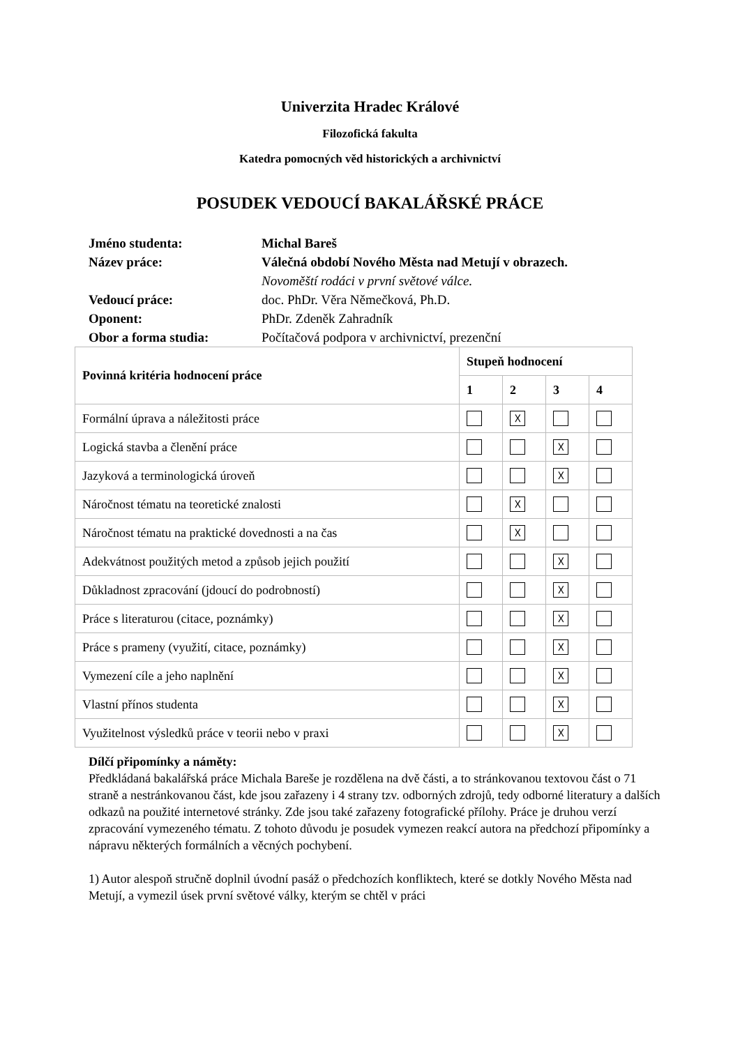Univerzita Hradec Králové
Filozofická fakulta
Katedra pomocných věd historických a archivnictví
POSUDEK VEDOUCÍ BAKALÁŘSKÉ PRÁCE
Jméno studenta: Michal Bareš
Název práce: Válečná období Nového Města nad Metují v obrazech.
Novoměští rodáci v první světové válce.
Vedoucí práce: doc. PhDr. Věra Němečková, Ph.D.
Oponent: PhDr. Zdeněk Zahradník
Obor a forma studia: Počítačová podpora v archivnictví, prezenční
| Povinná kritéria hodnocení práce | Stupeň hodnocení | | | |
| --- | --- | --- | --- | --- |
| | 1 | 2 | 3 | 4 |
| Formální úprava a náležitosti práce | | ☓ | | |
| Logická stavba a členění práce | | | ☓ | |
| Jazyková a terminologická úroveň | | | ☓ | |
| Náročnost tématu na teoretické znalosti | | ☓ | | |
| Náročnost tématu na praktické dovednosti a na čas | | ☓ | | |
| Adekvátnost použitých metod a způsob jejich použití | | | ☓ | |
| Důkladnost zpracování (jdoucí do podrobností) | | | ☓ | |
| Práce s literaturou (citace, poznámky) | | | ☓ | |
| Práce s prameny (využití, citace, poznámky) | | | ☓ | |
| Vymezení cíle a jeho naplnění | | | ☓ | |
| Vlastní přínos studenta | | | ☓ | |
| Využitelnost výsledků práce v teorii nebo v praxi | | | ☓ | |
Dílčí připomínky a náměty:
Předkládaná bakalářská práce Michala Bareše je rozdělena na dvě části, a to stránkovanou textovou část o 71 straně a nestránkovanou část, kde jsou zařazeny i 4 strany tzv. odborných zdrojů, tedy odborné literatury a dalších odkazů na použité internetové stránky. Zde jsou také zařazeny fotografické přílohy. Práce je druhou verzí zpracování vymezeného tématu. Z tohoto důvodu je posudek vymezen reakcí autora na předchozí připomínky a nápravu některých formálních a věcných pochybení.
1) Autor alespoň stručně doplnil úvodní pasáž o předchozích konfliktech, které se dotkly Nového Města nad Metují, a vymezil úsek první světové války, kterým se chtěl v práci